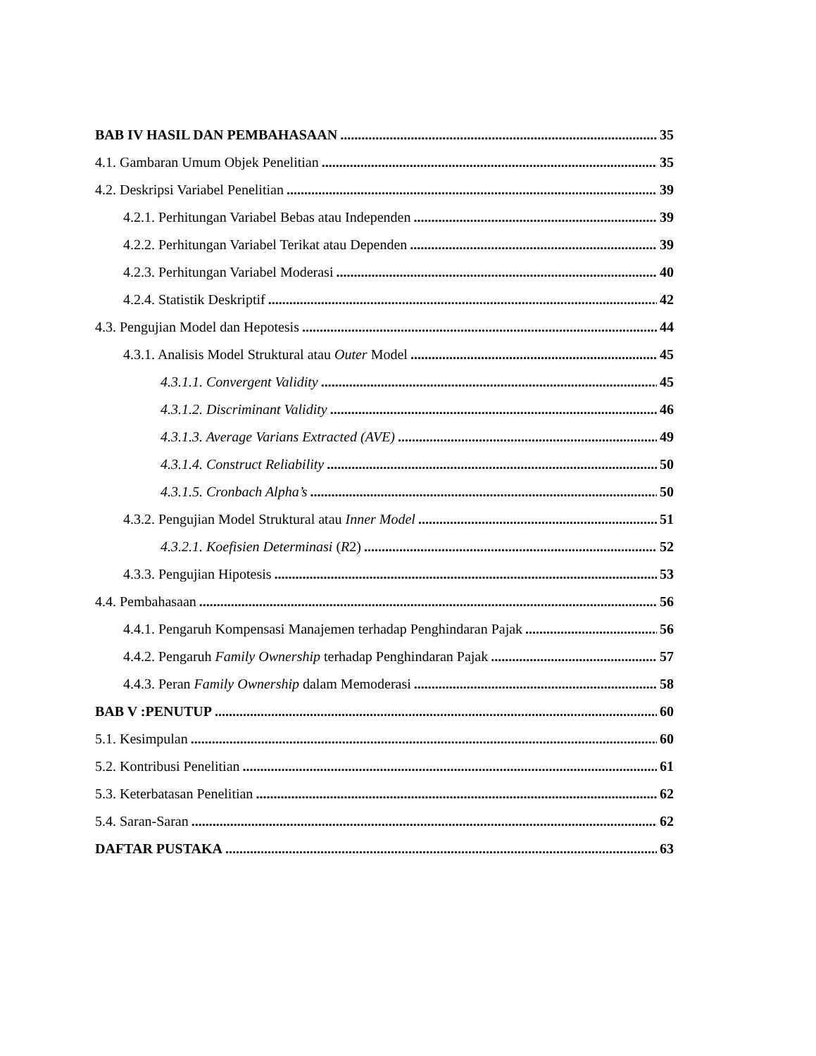BAB IV HASIL DAN PEMBAHASAAN 35
4.1. Gambaran Umum Objek Penelitian 35
4.2. Deskripsi Variabel Penelitian 39
4.2.1. Perhitungan Variabel Bebas atau Independen 39
4.2.2. Perhitungan Variabel Terikat atau Dependen 39
4.2.3. Perhitungan Variabel Moderasi 40
4.2.4. Statistik Deskriptif 42
4.3. Pengujian Model dan Hepotesis 44
4.3.1. Analisis Model Struktural atau Outer Model 45
4.3.1.1. Convergent Validity 45
4.3.1.2. Discriminant Validity 46
4.3.1.3. Average Varians Extracted (AVE) 49
4.3.1.4. Construct Reliability 50
4.3.1.5. Cronbach Alpha’s 50
4.3.2. Pengujian Model Struktural atau Inner Model 51
4.3.2.1. Koefisien Determinasi (R2) 52
4.3.3. Pengujian Hipotesis 53
4.4. Pembahasaan 56
4.4.1. Pengaruh Kompensasi Manajemen terhadap Penghindaran Pajak 56
4.4.2. Pengaruh Family Ownership terhadap Penghindaran Pajak 57
4.4.3. Peran Family Ownership dalam Memoderasi 58
BAB V :PENUTUP 60
5.1. Kesimpulan 60
5.2. Kontribusi Penelitian 61
5.3. Keterbatasan Penelitian 62
5.4. Saran-Saran 62
DAFTAR PUSTAKA 63